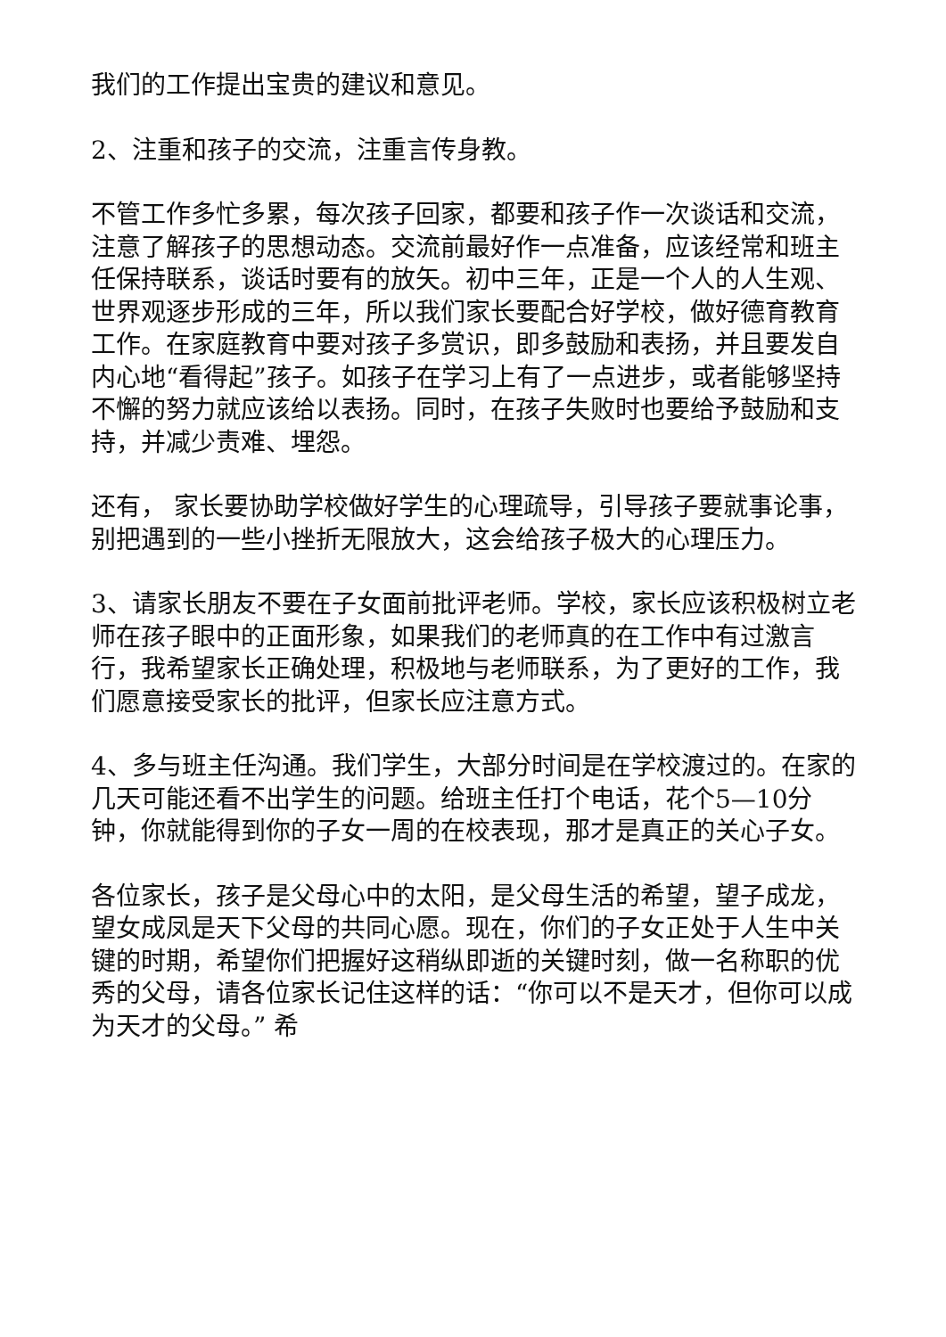我们的工作提出宝贵的建议和意见。
2、注重和孩子的交流，注重言传身教。
不管工作多忙多累，每次孩子回家，都要和孩子作一次谈话和交流，注意了解孩子的思想动态。交流前最好作一点准备，应该经常和班主任保持联系，谈话时要有的放矢。初中三年，正是一个人的人生观、世界观逐步形成的三年，所以我们家长要配合好学校，做好德育教育工作。在家庭教育中要对孩子多赏识，即多鼓励和表扬，并且要发自内心地“看得起”孩子。如孩子在学习上有了一点进步，或者能够坚持不懈的努力就应该给以表扬。同时，在孩子失败时也要给予鼓励和支持，并减少责难、埋怨。
还有， 家长要协助学校做好学生的心理疏导，引导孩子要就事论事，别把遇到的一些小挫折无限放大，这会给孩子极大的心理压力。
3、请家长朋友不要在子女面前批评老师。学校，家长应该积极树立老师在孩子眼中的正面形象，如果我们的老师真的在工作中有过激言行，我希望家长正确处理，积极地与老师联系，为了更好的工作，我们愿意接受家长的批评，但家长应注意方式。
4、多与班主任沟通。我们学生，大部分时间是在学校渡过的。在家的几天可能还看不出学生的问题。给班主任打个电话，花个5—10分钟，你就能得到你的子女一周的在校表现，那才是真正的关心子女。
各位家长，孩子是父母心中的太阳，是父母生活的希望，望子成龙，望女成凤是天下父母的共同心愿。现在，你们的子女正处于人生中关键的时期，希望你们把握好这稍纵即逝的关键时刻，做一名称职的优秀的父母，请各位家长记住这样的话：“你可以不是天才，但你可以成为天才的父母。” 希